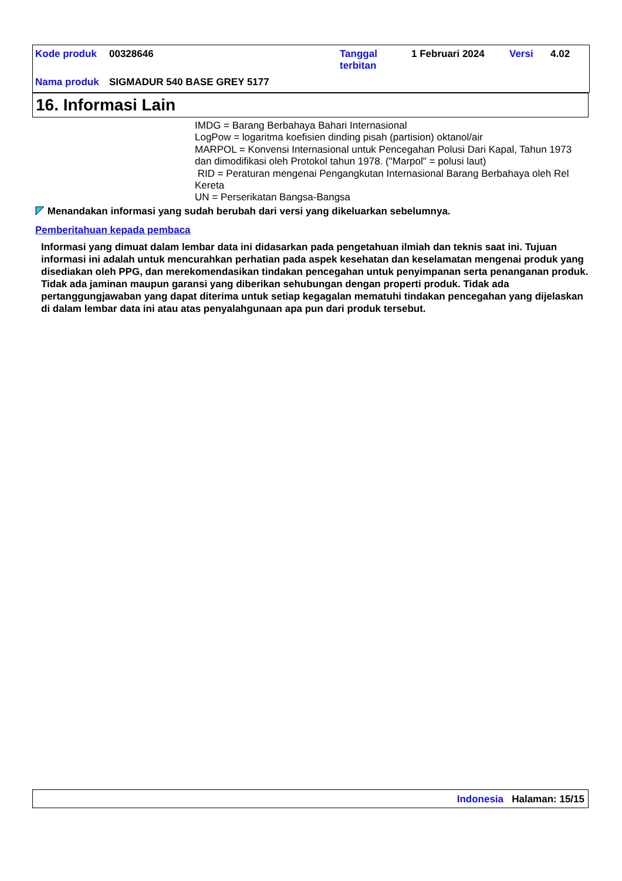Kode produk 00328646 Tanggal
terbitan
1 Februari 2024 Versi 4.02
Nama produk SIGMADUR 540 BASE GREY 5177
16. Informasi Lain
IMDG = Barang Berbahaya Bahari Internasional
LogPow = logaritma koefisien dinding pisah (partision) oktanol/air
MARPOL = Konvensi Internasional untuk Pencegahan Polusi Dari Kapal, Tahun 1973 dan dimodifikasi oleh Protokol tahun 1978. ("Marpol" = polusi laut)
RID = Peraturan mengenai Pengangkutan Internasional Barang Berbahaya oleh Rel Kereta
UN = Perserikatan Bangsa-Bangsa
Menandakan informasi yang sudah berubah dari versi yang dikeluarkan sebelumnya.
Pemberitahuan kepada pembaca
Informasi yang dimuat dalam lembar data ini didasarkan pada pengetahuan ilmiah dan teknis saat ini. Tujuan informasi ini adalah untuk mencurahkan perhatian pada aspek kesehatan dan keselamatan mengenai produk yang disediakan oleh PPG, dan merekomendasikan tindakan pencegahan untuk penyimpanan serta penanganan produk. Tidak ada jaminan maupun garansi yang diberikan sehubungan dengan properti produk. Tidak ada pertanggungjawaban yang dapat diterima untuk setiap kegagalan mematuhi tindakan pencegahan yang dijelaskan di dalam lembar data ini atau atas penyalahgunaan apa pun dari produk tersebut.
Indonesia Halaman: 15/15